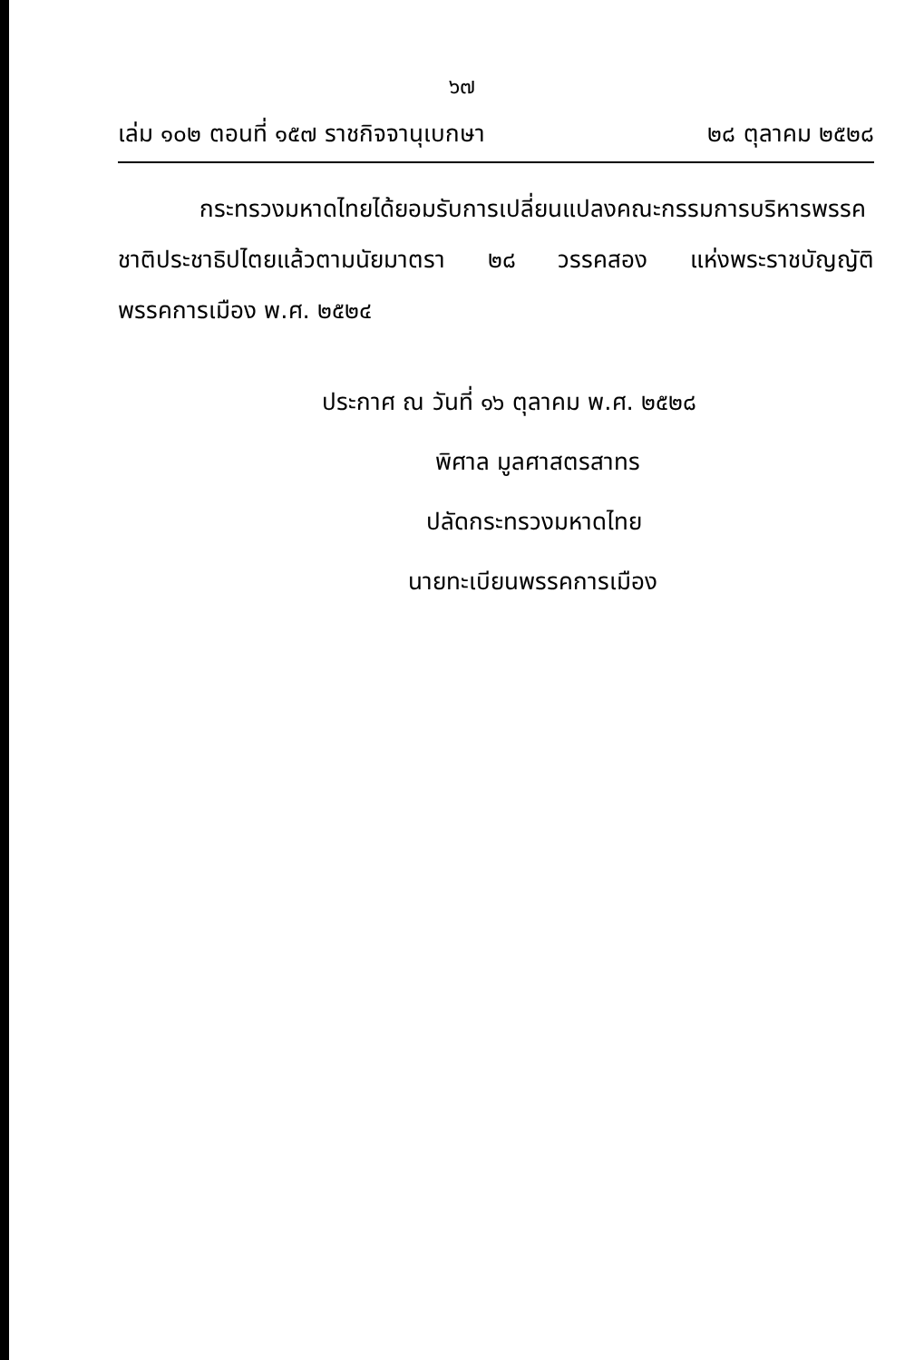๖๗
เล่ม ๑๐๒ ตอนที่ ๑๕๗ ราชกิจจานุเบกษา ๒๘ ตุลาคม ๒๕๒๘
กระทรวงมหาดไทยได้ยอมรับการเปลี่ยนแปลงคณะกรรมการบริหารพรรคชาติประชาธิปไตยแล้วตามนัยมาตรา ๒๘ วรรคสอง แห่งพระราชบัญญัติพรรคการเมือง พ.ศ. ๒๕๒๔
ประกาศ ณ วันที่ ๑๖ ตุลาคม พ.ศ. ๒๕๒๘
พิศาล มูลศาสตรสาทร
ปลัดกระทรวงมหาดไทย
นายทะเบียนพรรคการเมือง